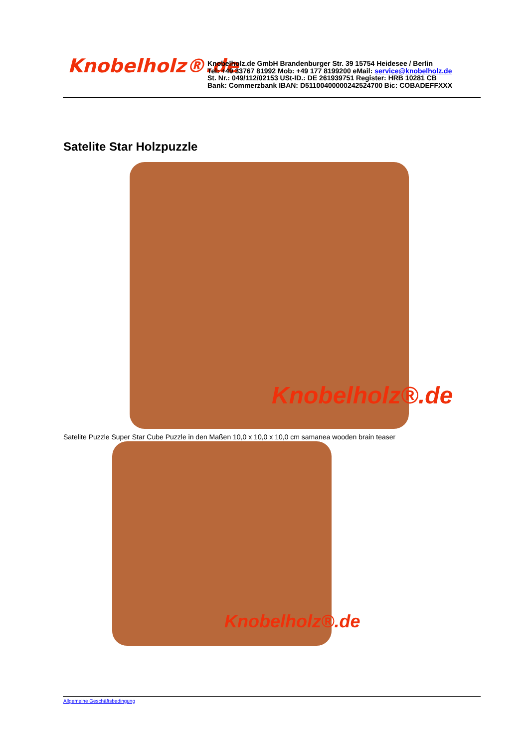Knobelholz®.de
Knobelholz.de GmbH Brandenburger Str. 39 15754 Heidesee / Berlin
Tel: +49 33767 81992 Mob: +49 177 8199200 eMail: service@knobelholz.de
St. Nr.: 049/112/02153 USt-ID.: DE 261939751 Register: HRB 10281 CB
Bank: Commerzbank IBAN: D51100400000242524700 Bic: COBADEFFXXX
Satelite Star Holzpuzzle
Knobelholz®.de
Satelite Puzzle Super Star Cube Puzzle in den Maßen 10,0 x 10,0 x 10,0 cm samanea wooden brain teaser
Knobelholz®.de
Allgemeine Geschäftsbedingung